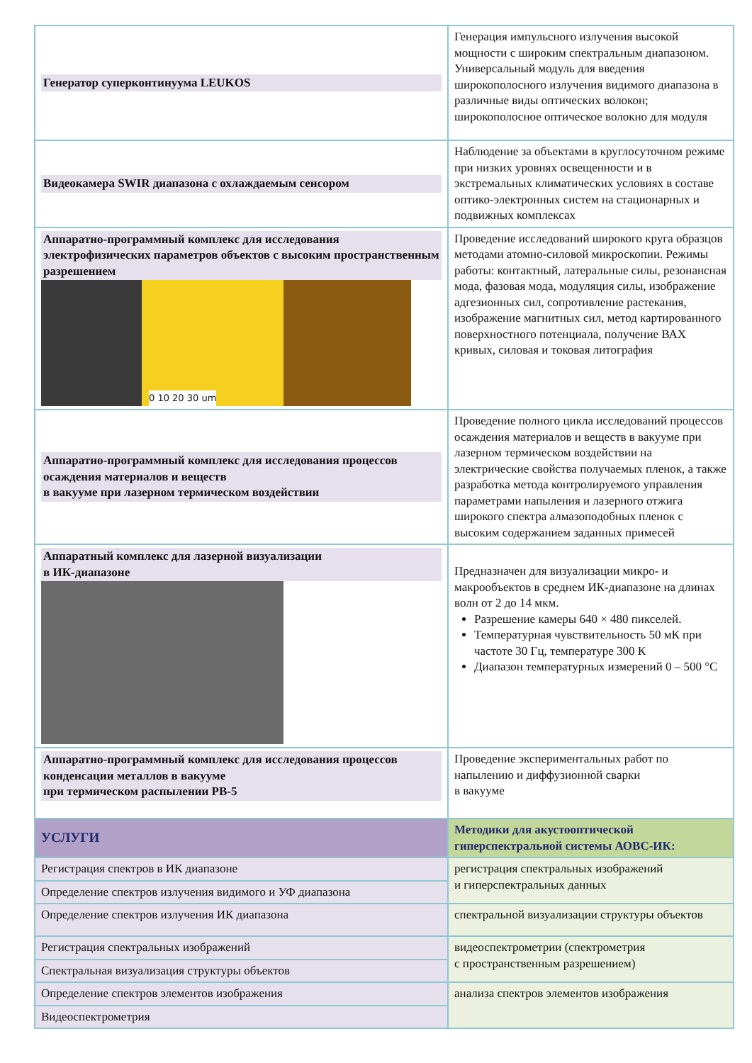| Генератор суперконтинуума LEUKOS | Генерация импульсного излучения высокой мощности с широким спектральным диапазоном. Универсальный модуль для введения широкополосного излучения видимого диапазона в различные виды оптических волокон; широкополосное оптическое волокно для модуля |
| Видеокамера SWIR диапазона с охлаждаемым сенсором | Наблюдение за объектами в круглосуточном режиме при низких уровнях освещенности и в экстремальных климатических условиях в составе оптико-электронных систем на стационарных и подвижных комплексах |
| Аппаратно-программный комплекс для исследования электрофизических параметров объектов с высоким пространственным разрешением 0 10 20 30 um | Проведение исследований широкого круга образцов методами атомно-силовой микроскопии. Режимы работы: контактный, латеральные силы, резонансная мода, фазовая мода, модуляция силы, изображение адгезионных сил, сопротивление растекания, изображение магнитных сил, метод картированного поверхностного потенциала, получение ВАХ кривых, силовая и токовая литография |
| Аппаратно-программный комплекс для исследования процессов осаждения материалов и веществ в вакууме при лазерном термическом воздействии | Проведение полного цикла исследований процессов осаждения материалов и веществ в вакууме при лазерном термическом воздействии на электрические свойства получаемых пленок, а также разработка метода контролируемого управления параметрами напыления и лазерного отжига широкого спектра алмазоподобных пленок с высоким содержанием заданных примесей |
| Аппаратный комплекс для лазерной визуализации в ИК-диапазоне | Предназначен для визуализации микро- и макрообъектов в среднем ИК-диапазоне на длинах волн от 2 до 14 мкм. Разрешение камеры 640 × 480 пикселей. Температурная чувствительность 50 мК при частоте 30 Гц, температуре 300 К Диапазон температурных измерений 0 – 500 °С |
| Аппаратно-программный комплекс для исследования процессов конденсации металлов в вакууме при термическом распылении РВ-5 | Проведение экспериментальных работ по напылению и диффузионной сварки в вакууме |
| УСЛУГИ | Методики для акустооптической гиперспектральной системы АОВС-ИК: |
| Регистрация спектров в ИК диапазоне | регистрация спектральных изображений и гиперспектральных данных |
| Определение спектров излучения видимого и УФ диапазона | |
| Определение спектров излучения ИК диапазона | спектральной визуализации структуры объектов |
| Регистрация спектральных изображений | видеоспектрометрии (спектрометрия с пространственным разрешением) |
| Спектральная визуализация структуры объектов | |
| Определение спектров элементов изображения | анализа спектров элементов изображения |
| Видеоспектрометрия | |